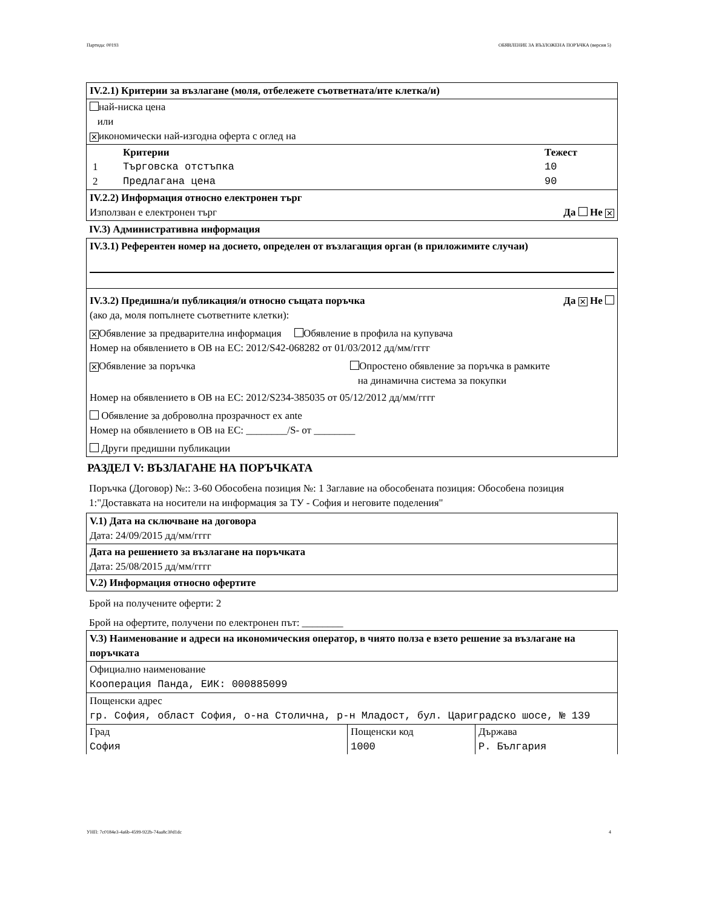Партида: 00193 ОБЯВЛЕНИЕ ЗА ВЪЗЛОЖЕНА ПОРЪЧКА (версия 5)
IV.2.1) Критерии за възлагане (моля, отбележете съответната/ите клетка/и)
най-ниска цена
или
✕ икономически най-изгодна оферта с оглед на
| | Критерии | Тежест |
| 1 | Търговска отстъпка | 10 |
| 2 | Предлагана цена | 90 |
IV.2.2) Информация относно електронен търг
Използван е електронен търг Да Не ✕
IV.3) Административна информация
IV.3.1) Референтен номер на досието, определен от възлагащия орган (в приложимите случаи)
IV.3.2) Предишна/и публикация/и относно същата поръчка Да ✕ Не
(ако да, моля попълнете съответните клетки):
✕ Обявление за предварителна информация Обявление в профила на купувача
Номер на обявлението в ОВ на ЕС: 2012/S42-068282 от 01/03/2012 дд/мм/гггг
✕ Обявление за поръчка Опростено обявление за поръчка в рамките
на динамична система за покупки
Номер на обявлението в ОВ на ЕС: 2012/S234-385035 от 05/12/2012 дд/мм/гггг
Обявление за доброволна прозрачност ex ante
Номер на обявлението в ОВ на ЕС: ________/S- от ________
Други предишни публикации
РАЗДЕЛ V: ВЪЗЛАГАНЕ НА ПОРЪЧКАТА
Поръчка (Договор) №:: З-60 Обособена позиция №: 1 Заглавие на обособената позиция: Обособена позиция 1:"Доставката на носители на информация за ТУ - София и неговите поделения"
V.1) Дата на сключване на договора
Дата: 24/09/2015 дд/мм/гггг
Дата на решението за възлагане на поръчката
Дата: 25/08/2015 дд/мм/гггг
V.2) Информация относно офертите
Брой на получените оферти: 2
Брой на офертите, получени по електронен път: ________
V.3) Наименование и адреси на икономическия оператор, в чиято полза е взето решение за възлагане на поръчката
Официално наименование
Кооперация Панда, ЕИК: 000885099
Пощенски адрес
гр. София, област София, о-на Столична, р-н Младост, бул. Цариградско шосе, № 139
| Град София | Пощенски код 1000 | Държава Р. България |
УНП: 7c0184e3-4a6b-4599-922b-74aa8c30d1dc 4